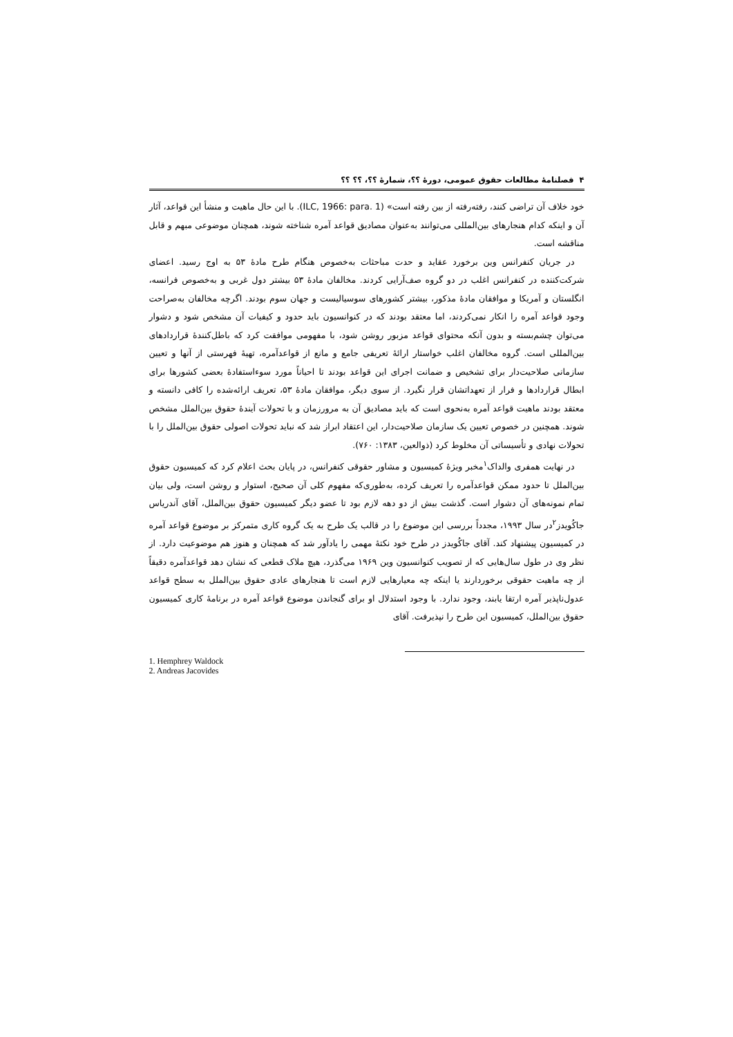۴ فصلنامهٔ مطالعات حقوق عمومی، دورهٔ ؟؟، شمارهٔ ؟؟، ؟؟ ؟؟
خود خلاف آن تراضی کنند، رفته‌رفته از بین رفته است» (ILC, 1966: para. 1). با این حال ماهیت و منشأ این قواعد، آثار آن و اینکه کدام هنجارهای بین‌المللی می‌توانند به‌عنوان مصادیق قواعد آمره شناخته شوند، همچنان موضوعی مبهم و قابل مناقشه است.
در جریان کنفرانس وین برخورد عقاید و حدت مباحثات به‌خصوص هنگام طرح مادهٔ ۵۳ به اوج رسید. اعضای شرکت‌کننده در کنفرانس اغلب در دو گروه صف‌آرایی کردند. مخالفان مادهٔ ۵۳ بیشتر دول غربی و به‌خصوص فرانسه، انگلستان و آمریکا و موافقان مادهٔ مذکور، بیشتر کشورهای سوسیالیست و جهان سوم بودند. اگرچه مخالفان به‌صراحت وجود قواعد آمره را انکار نمی‌کردند، اما معتقد بودند که در کنوانسیون باید حدود و کیفیات آن مشخص شود و دشوار می‌توان چشم‌بسته و بدون آنکه محتوای قواعد مزبور روشن شود، با مفهومی موافقت کرد که باطل‌کنندهٔ قراردادهای بین‌المللی است. گروه مخالفان اغلب خواستار ارائهٔ تعریفی جامع و مانع از قواعدآمره، تهیهٔ فهرستی از آنها و تعیین سازمانی صلاحیت‌دار برای تشخیص و ضمانت اجرای این قواعد بودند تا احیاناً مورد سوءاستفادهٔ بعضی کشورها برای ابطال قراردادها و فرار از تعهداتشان قرار نگیرد. از سوی دیگر، موافقان مادهٔ ۵۳، تعریف ارائه‌شده را کافی دانسته و معتقد بودند ماهیت قواعد آمره به‌نحوی است که باید مصادیق آن به مرورزمان و با تحولات آیندهٔ حقوق بین‌الملل مشخص شوند. همچنین در خصوص تعیین یک سازمان صلاحیت‌دار، این اعتقاد ابراز شد که نباید تحولات اصولی حقوق بین‌الملل را با تحولات نهادی و تأسیساتی آن مخلوط کرد (ذوالعین، ۱۳۸۳: ۷۶۰).
در نهایت همفری والداک<sup>۱</sup>مخبر ویژهٔ کمیسیون و مشاور حقوقی کنفرانس، در پایان بحث اعلام کرد که کمیسیون حقوق بین‌الملل تا حدود ممکن قواعدآمره را تعریف کرده، به‌طوری‌که مفهوم کلی آن صحیح، استوار و روشن است، ولی بیان تمام نمونه‌های آن دشوار است. گذشت بیش از دو دهه لازم بود تا عضو دیگر کمیسیون حقوق بین‌الملل، آقای آندریاس جاکُویدز<sup>۲</sup>در سال ۱۹۹۳، مجدداً بررسی این موضوع را در قالب یک طرح به یک گروه کاری متمرکز بر موضوع قواعد آمره در کمیسیون پیشنهاد کند. آقای جاکُویدز در طرح خود نکتهٔ مهمی را یادآور شد که همچنان و هنوز هم موضوعیت دارد. از نظر وی در طول سال‌هایی که از تصویب کنوانسیون وین ۱۹۶۹ می‌گذرد، هیچ ملاک قطعی که نشان دهد قواعدآمره دقیقاً از چه ماهیت حقوقی برخوردارند یا اینکه چه معیارهایی لازم است تا هنجارهای عادی حقوق بین‌الملل به سطح قواعد عدول‌ناپذیر آمره ارتقا یابند، وجود ندارد. با وجود استدلال او برای گنجاندن موضوع قواعد آمره در برنامهٔ کاری کمیسیون حقوق بین‌الملل، کمیسیون این طرح را نپذیرفت. آقای
1. Hemphrey Waldock
2. Andreas Jacovides